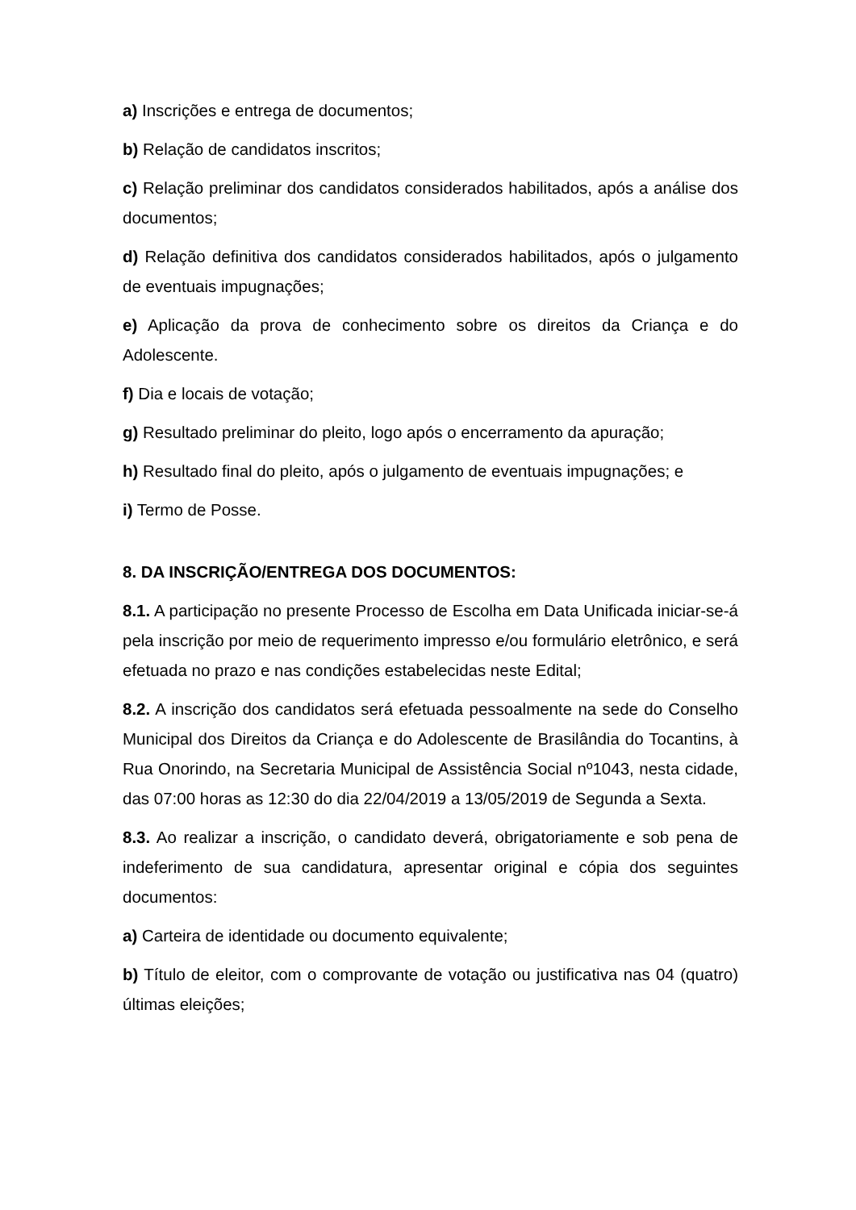a) Inscrições e entrega de documentos;
b) Relação de candidatos inscritos;
c) Relação preliminar dos candidatos considerados habilitados, após a análise dos documentos;
d) Relação definitiva dos candidatos considerados habilitados, após o julgamento de eventuais impugnações;
e) Aplicação da prova de conhecimento sobre os direitos da Criança e do Adolescente.
f) Dia e locais de votação;
g) Resultado preliminar do pleito, logo após o encerramento da apuração;
h) Resultado final do pleito, após o julgamento de eventuais impugnações; e
i) Termo de Posse.
8. DA INSCRIÇÃO/ENTREGA DOS DOCUMENTOS:
8.1. A participação no presente Processo de Escolha em Data Unificada iniciar-se-á pela inscrição por meio de requerimento impresso e/ou formulário eletrônico, e será efetuada no prazo e nas condições estabelecidas neste Edital;
8.2. A inscrição dos candidatos será efetuada pessoalmente na sede do Conselho Municipal dos Direitos da Criança e do Adolescente de Brasilândia do Tocantins, à Rua Onorindo, na Secretaria Municipal de Assistência Social nº1043, nesta cidade, das 07:00 horas as 12:30 do dia 22/04/2019 a 13/05/2019 de Segunda a Sexta.
8.3. Ao realizar a inscrição, o candidato deverá, obrigatoriamente e sob pena de indeferimento de sua candidatura, apresentar original e cópia dos seguintes documentos:
a) Carteira de identidade ou documento equivalente;
b) Título de eleitor, com o comprovante de votação ou justificativa nas 04 (quatro) últimas eleições;